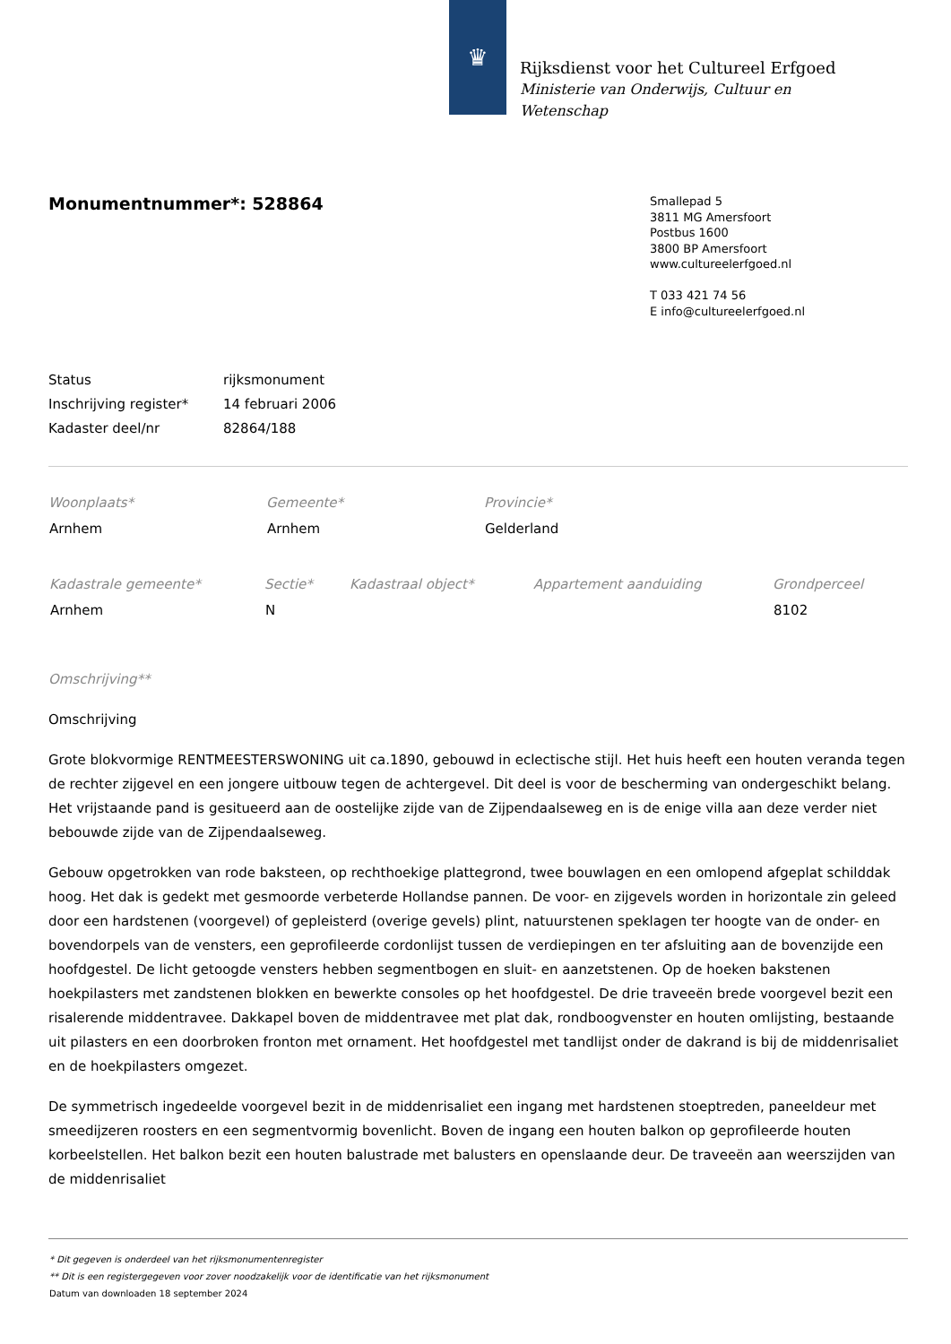♛
Rijksdienst voor het Cultureel Erfgoed
Ministerie van Onderwijs, Cultuur en
Wetenschap
Monumentnummer*: 528864
Smallepad 5
3811 MG Amersfoort
Postbus 1600
3800 BP Amersfoort
www.cultureelerfgoed.nl
T 033 421 74 56
E info@cultureelerfgoed.nl
| Status | rijksmonument |
| Inschrijving register* | 14 februari 2006 |
| Kadaster deel/nr | 82864/188 |
| Woonplaats* | Gemeente* | Provincie* |
| --- | --- | --- |
| Arnhem | Arnhem | Gelderland |
| Kadastrale gemeente* | Sectie* | Kadastraal object* | Appartement aanduiding | Grondperceel |
| --- | --- | --- | --- | --- |
| Arnhem | N | | | 8102 |
Omschrijving**
Omschrijving
Grote blokvormige RENTMEESTERSWONING uit ca.1890, gebouwd in eclectische stijl. Het huis heeft een houten veranda tegen de rechter zijgevel en een jongere uitbouw tegen de achtergevel. Dit deel is voor de bescherming van ondergeschikt belang. Het vrijstaande pand is gesitueerd aan de oostelijke zijde van de Zijpendaalseweg en is de enige villa aan deze verder niet bebouwde zijde van de Zijpendaalseweg.
Gebouw opgetrokken van rode baksteen, op rechthoekige plattegrond, twee bouwlagen en een omlopend afgeplat schilddak hoog. Het dak is gedekt met gesmoorde verbeterde Hollandse pannen. De voor- en zijgevels worden in horizontale zin geleed door een hardstenen (voorgevel) of gepleisterd (overige gevels) plint, natuurstenen speklagen ter hoogte van de onder- en bovendorpels van de vensters, een geprofileerde cordonlijst tussen de verdiepingen en ter afsluiting aan de bovenzijde een hoofdgestel. De licht getoogde vensters hebben segmentbogen en sluit- en aanzetstenen. Op de hoeken bakstenen hoekpilasters met zandstenen blokken en bewerkte consoles op het hoofdgestel. De drie traveeën brede voorgevel bezit een risalerende middentravee. Dakkapel boven de middentravee met plat dak, rondboogvenster en houten omlijsting, bestaande uit pilasters en een doorbroken fronton met ornament. Het hoofdgestel met tandlijst onder de dakrand is bij de middenrisaliet en de hoekpilasters omgezet.
De symmetrisch ingedeelde voorgevel bezit in de middenrisaliet een ingang met hardstenen stoeptreden, paneeldeur met smeedijzeren roosters en een segmentvormig bovenlicht. Boven de ingang een houten balkon op geprofileerde houten korbeelstellen. Het balkon bezit een houten balustrade met balusters en openslaande deur. De traveeën aan weerszijden van de middenrisaliet
* Dit gegeven is onderdeel van het rijksmonumentenregister
** Dit is een registergegeven voor zover noodzakelijk voor de identificatie van het rijksmonument
Datum van downloaden 18 september 2024